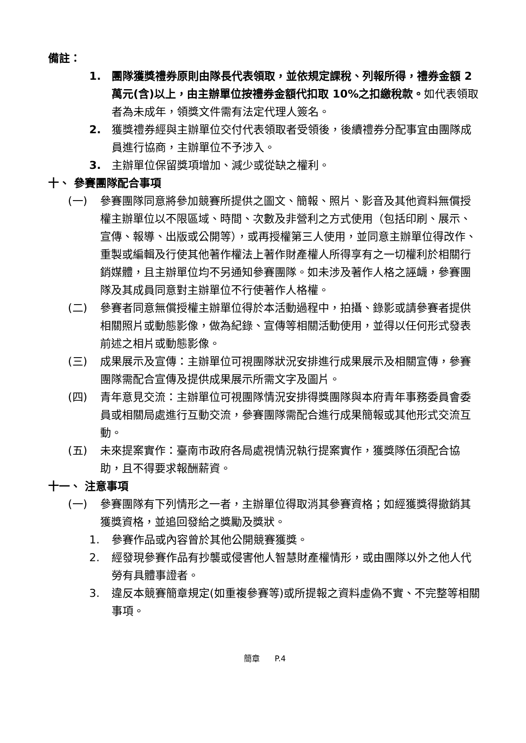備註：
1. 團隊獲獎禮券原則由隊長代表領取，並依規定課稅、列報所得，禮券金額 2 萬元(含)以上，由主辦單位按禮券金額代扣取 10%之扣繳稅款。如代表領取者為未成年，領獎文件需有法定代理人簽名。
2. 獲獎禮券經與主辦單位交付代表領取者受領後，後續禮券分配事宜由團隊成員進行協商，主辦單位不予涉入。
3. 主辦單位保留獎項增加、減少或從缺之權利。
十、 參賽團隊配合事項
(一) 參賽團隊同意將參加競賽所提供之圖文、簡報、照片、影音及其他資料無償授權主辦單位以不限區域、時間、次數及非營利之方式使用（包括印刷、展示、宣傳、報導、出版或公開等），或再授權第三人使用，並同意主辦單位得改作、重製或編輯及行使其他著作權法上著作財產權人所得享有之一切權利於相關行銷媒體，且主辦單位均不另通知參賽團隊。如未涉及著作人格之誣衊，參賽團隊及其成員同意對主辦單位不行使著作人格權。
(二) 參賽者同意無償授權主辦單位得於本活動過程中，拍攝、錄影或請參賽者提供相關照片或動態影像，做為紀錄、宣傳等相關活動使用，並得以任何形式發表前述之相片或動態影像。
(三) 成果展示及宣傳：主辦單位可視團隊狀況安排進行成果展示及相關宣傳，參賽團隊需配合宣傳及提供成果展示所需文字及圖片。
(四) 青年意見交流：主辦單位可視團隊情況安排得獎團隊與本府青年事務委員會委員或相關局處進行互動交流，參賽團隊需配合進行成果簡報或其他形式交流互動。
(五) 未來提案實作：臺南市政府各局處視情況執行提案實作，獲獎隊伍須配合協助，且不得要求報酬薪資。
十一、 注意事項
(一) 參賽團隊有下列情形之一者，主辦單位得取消其參賽資格；如經獲獎得撤銷其獲獎資格，並追回發給之獎勵及獎狀。
1. 參賽作品或內容曾於其他公開競賽獲獎。
2. 經發現參賽作品有抄襲或侵害他人智慧財產權情形，或由團隊以外之他人代勞有具體事證者。
3. 違反本競賽簡章規定(如重複參賽等)或所提報之資料虛偽不實、不完整等相關事項。
簡章 P.4